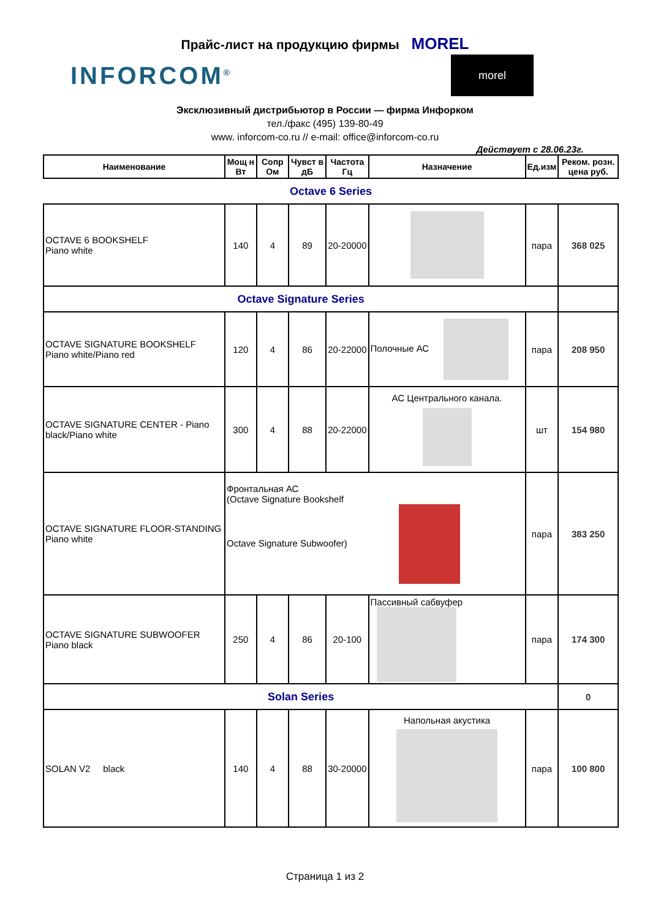Прайс-лист на продукцию фирмы MOREL
INFORCOM<sup>®</sup>
morel
Эксклюзивный дистрибьютор в России — фирма Инфорком
тел./факс (495) 139-80-49
www. inforcom-co.ru // e-mail: office@inforcom-co.ru
Действует с 28.06.23г.
| Наименование | Мощ н Вт | Сопр Ом | Чувст в дБ | Частота Гц | Назначение | Ед.изм | Реком. розн. цена руб. |
| --- | --- | --- | --- | --- | --- | --- | --- |
| Octave 6 Series | | | | | | | |
| OCTAVE 6 BOOKSHELF Piano white | 140 | 4 | 89 | 20-20000 | | пара | 368 025 |
| Octave Signature Series | | | | | | | |
| OCTAVE SIGNATURE BOOKSHELF Piano white/Piano red | 120 | 4 | 86 | 20-22000 | Полочные АС | пара | 208 950 |
| OCTAVE SIGNATURE CENTER - Piano black/Piano white | 300 | 4 | 88 | 20-22000 | АС Центрального канала. | шт | 154 980 |
| OCTAVE SIGNATURE FLOOR-STANDING Piano white | Фронтальная АС (Octave Signature Bookshelf Octave Signature Subwoofer) | | | | | пара | 383 250 |
| OCTAVE SIGNATURE SUBWOOFER Piano black | 250 | 4 | 86 | 20-100 | Пассивный сабвуфер | пара | 174 300 |
| Solan Series | | | | | | | 0 |
| SOLAN V2 black | 140 | 4 | 88 | 30-20000 | Напольная акустика | пара | 100 800 |
Страница 1 из 2